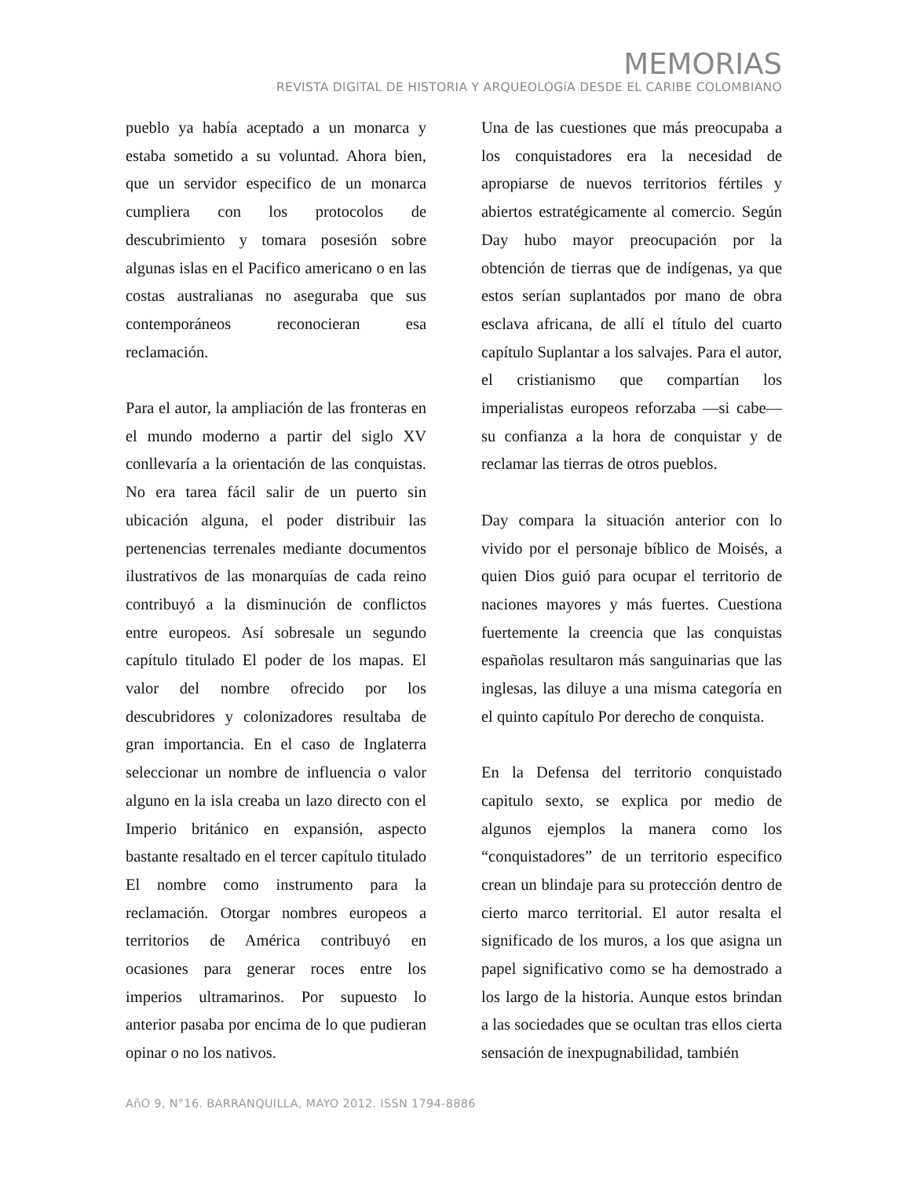MEMORIAS
REVISTA DIGITAL DE HISTORIA Y ARQUEOLOGíA DESDE EL CARIBE COLOMBIANO
pueblo ya había aceptado a un monarca y estaba sometido a su voluntad. Ahora bien, que un servidor especifico de un monarca cumpliera con los protocolos de descubrimiento y tomara posesión sobre algunas islas en el Pacifico americano o en las costas australianas no aseguraba que sus contemporáneos reconocieran esa reclamación.
Para el autor, la ampliación de las fronteras en el mundo moderno a partir del siglo XV conllevaría a la orientación de las conquistas. No era tarea fácil salir de un puerto sin ubicación alguna, el poder distribuir las pertenencias terrenales mediante documentos ilustrativos de las monarquías de cada reino contribuyó a la disminución de conflictos entre europeos. Así sobresale un segundo capítulo titulado El poder de los mapas. El valor del nombre ofrecido por los descubridores y colonizadores resultaba de gran importancia. En el caso de Inglaterra seleccionar un nombre de influencia o valor alguno en la isla creaba un lazo directo con el Imperio británico en expansión, aspecto bastante resaltado en el tercer capítulo titulado El nombre como instrumento para la reclamación. Otorgar nombres europeos a territorios de América contribuyó en ocasiones para generar roces entre los imperios ultramarinos. Por supuesto lo anterior pasaba por encima de lo que pudieran opinar o no los nativos.
Una de las cuestiones que más preocupaba a los conquistadores era la necesidad de apropiarse de nuevos territorios fértiles y abiertos estratégicamente al comercio. Según Day hubo mayor preocupación por la obtención de tierras que de indígenas, ya que estos serían suplantados por mano de obra esclava africana, de allí el título del cuarto capítulo Suplantar a los salvajes. Para el autor, el cristianismo que compartían los imperialistas europeos reforzaba —si cabe— su confianza a la hora de conquistar y de reclamar las tierras de otros pueblos.
Day compara la situación anterior con lo vivido por el personaje bíblico de Moisés, a quien Dios guió para ocupar el territorio de naciones mayores y más fuertes. Cuestiona fuertemente la creencia que las conquistas españolas resultaron más sanguinarias que las inglesas, las diluye a una misma categoría en el quinto capítulo Por derecho de conquista.
En la Defensa del territorio conquistado capitulo sexto, se explica por medio de algunos ejemplos la manera como los “conquistadores” de un territorio especifico crean un blindaje para su protección dentro de cierto marco territorial. El autor resalta el significado de los muros, a los que asigna un papel significativo como se ha demostrado a los largo de la historia. Aunque estos brindan a las sociedades que se ocultan tras ellos cierta sensación de inexpugnabilidad, también
AñO 9, N°16. BARRANQUILLA, MAYO 2012. ISSN 1794-8886